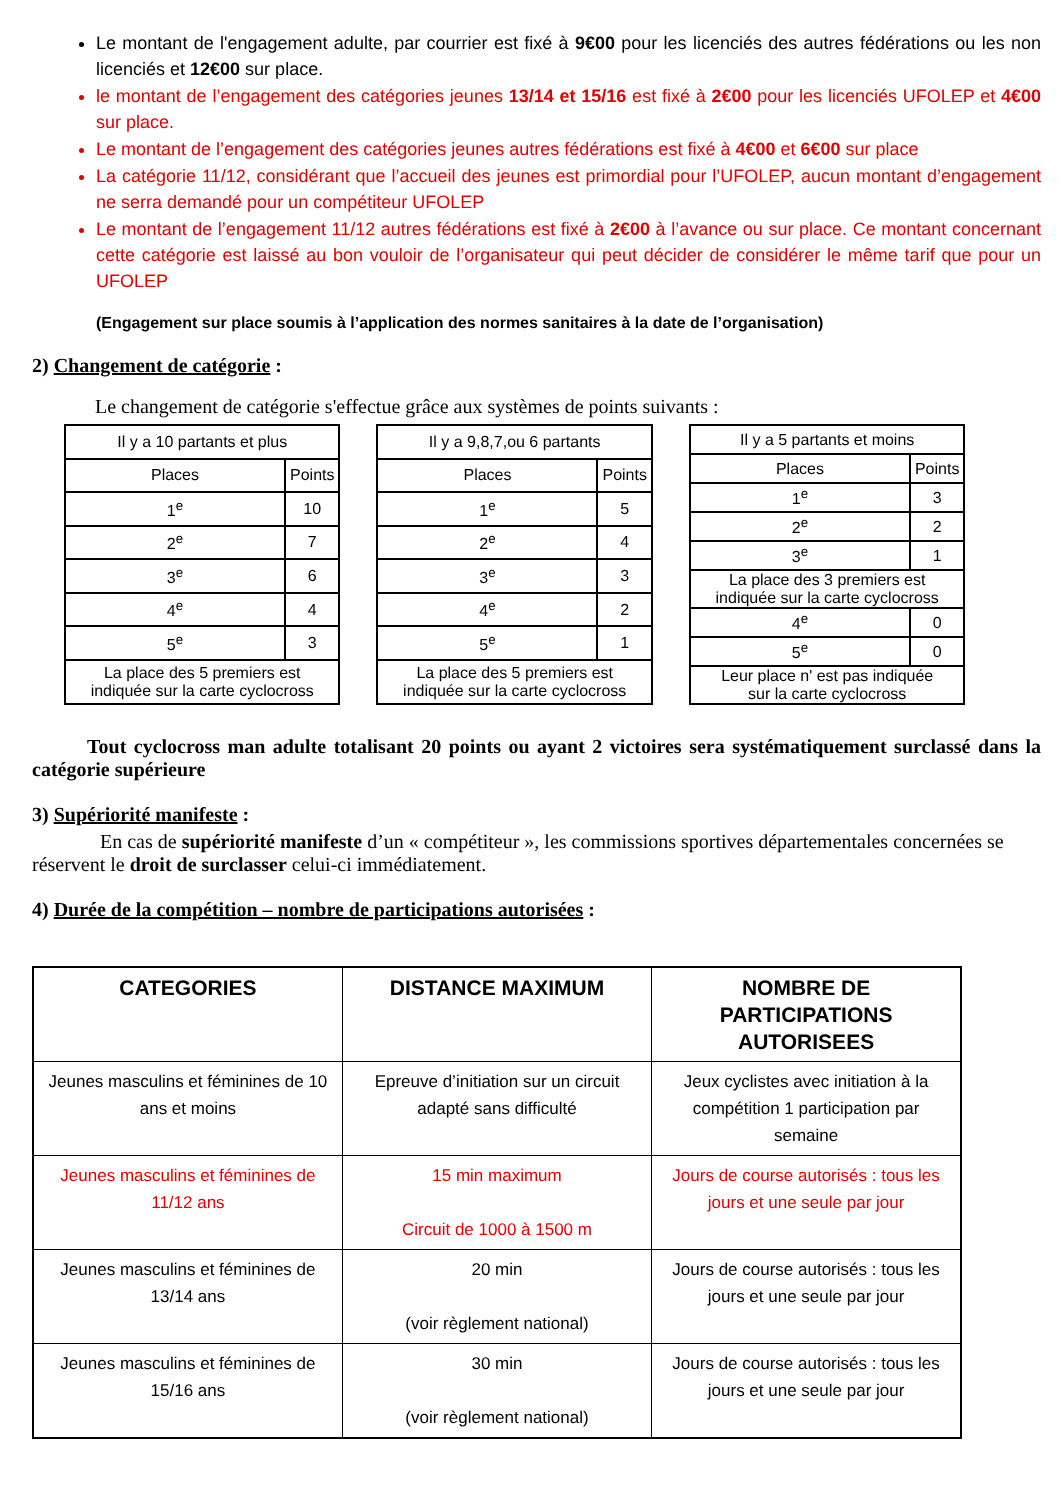Le montant de l'engagement adulte, par courrier est fixé à 9€00 pour les licenciés des autres fédérations ou les non licenciés et 12€00 sur place.
le montant de l’engagement des catégories jeunes 13/14 et 15/16 est fixé à 2€00 pour les licenciés UFOLEP et 4€00 sur place.
Le montant de l’engagement des catégories jeunes autres fédérations est fixé à 4€00 et 6€00 sur place
La catégorie 11/12, considérant que l’accueil des jeunes est primordial pour l’UFOLEP, aucun montant d’engagement ne serra demandé pour un compétiteur UFOLEP
Le montant de l’engagement 11/12 autres fédérations est fixé à 2€00 à l’avance ou sur place. Ce montant concernant cette catégorie est laissé au bon vouloir de l’organisateur qui peut décider de considérer le même tarif que pour un UFOLEP
(Engagement sur place soumis à l’application des normes sanitaires à la date de l’organisation)
2) Changement de catégorie :
Le changement de catégorie s'effectue grâce aux systèmes de points suivants :
| Il y a 10 partants et plus | |
| Places | Points |
| 1<sup>e</sup> | 10 |
| 2<sup>e</sup> | 7 |
| 3<sup>e</sup> | 6 |
| 4<sup>e</sup> | 4 |
| 5<sup>e</sup> | 3 |
| La place des 5 premiers est indiquée sur la carte cyclocross | |
| Il y a 9,8,7,ou 6 partants | |
| Places | Points |
| 1<sup>e</sup> | 5 |
| 2<sup>e</sup> | 4 |
| 3<sup>e</sup> | 3 |
| 4<sup>e</sup> | 2 |
| 5<sup>e</sup> | 1 |
| La place des 5 premiers est indiquée sur la carte cyclocross | |
| Il y a 5 partants et moins | |
| Places | Points |
| 1<sup>e</sup> | 3 |
| 2<sup>e</sup> | 2 |
| 3<sup>e</sup> | 1 |
| La place des 3 premiers est indiquée sur la carte cyclocross | |
| 4<sup>e</sup> | 0 |
| 5<sup>e</sup> | 0 |
| Leur place n' est pas indiquée sur la carte cyclocross | |
Tout cyclocross man adulte totalisant 20 points ou ayant 2 victoires sera systématiquement surclassé dans la catégorie supérieure
3) Supériorité manifeste :
En cas de supériorité manifeste d’un « compétiteur », les commissions sportives départementales concernées se réservent le droit de surclasser celui-ci immédiatement.
4) Durée de la compétition – nombre de participations autorisées :
| CATEGORIES | DISTANCE MAXIMUM | NOMBRE DE PARTICIPATIONS AUTORISEES |
| --- | --- | --- |
| Jeunes masculins et féminines de 10 ans et moins | Epreuve d’initiation sur un circuit adapté sans difficulté | Jeux cyclistes avec initiation à la compétition 1 participation par semaine |
| Jeunes masculins et féminines de 11/12 ans | 15 min maximum Circuit de 1000 à 1500 m | Jours de course autorisés : tous les jours et une seule par jour |
| Jeunes masculins et féminines de 13/14 ans | 20 min (voir règlement national) | Jours de course autorisés : tous les jours et une seule par jour |
| Jeunes masculins et féminines de 15/16 ans | 30 min (voir règlement national) | Jours de course autorisés : tous les jours et une seule par jour |